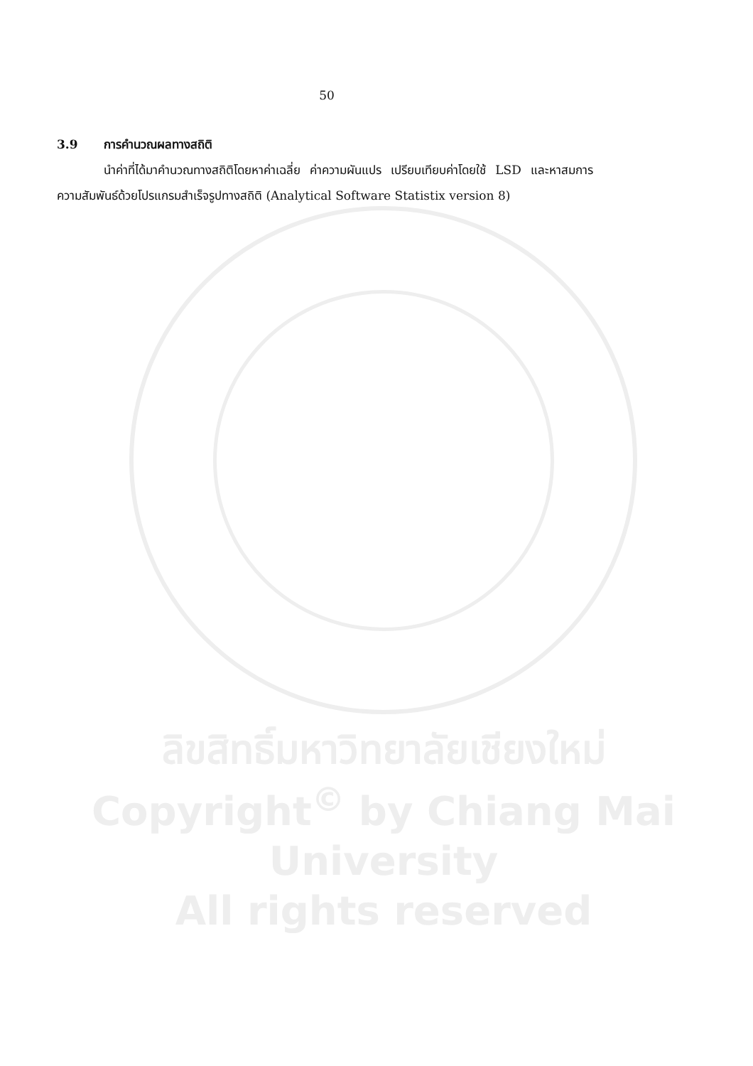50
3.9 การคำนวณผลทางสถิติ
นำค่าที่ได้มาคำนวณทางสถิติโดยหาค่าเฉลี่ย ค่าความผันแปร เปรียบเทียบค่าโดยใช้ LSD และหาสมการความสัมพันธ์ด้วยโปรแกรมสำเร็จรูปทางสถิติ (Analytical Software Statistix version 8)
ลิขสิทธิ์มหาวิทยาลัยเชียงใหม่
Copyright<sup>©</sup> by Chiang Mai University
All rights reserved